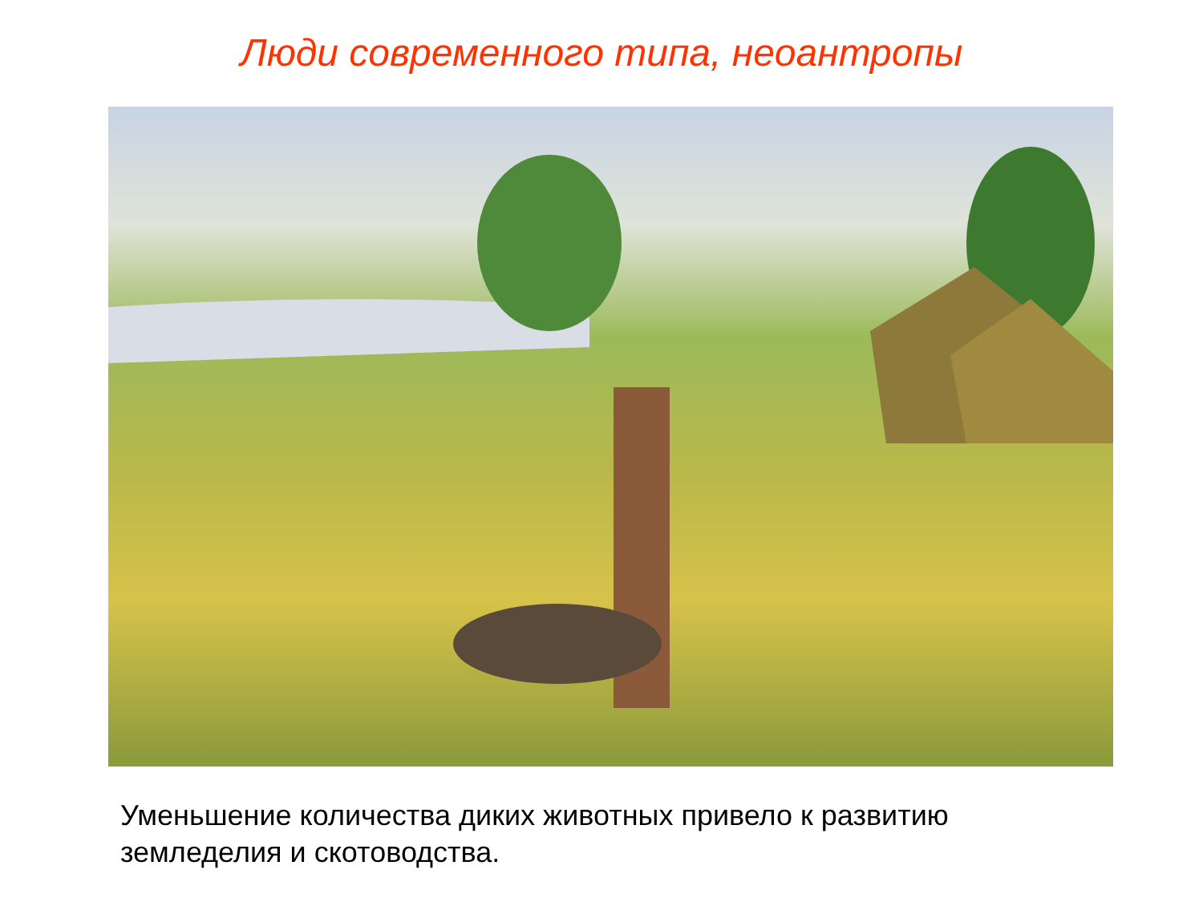Люди современного типа, неоантропы
Уменьшение количества диких животных привело к развитию земледелия и скотоводства.